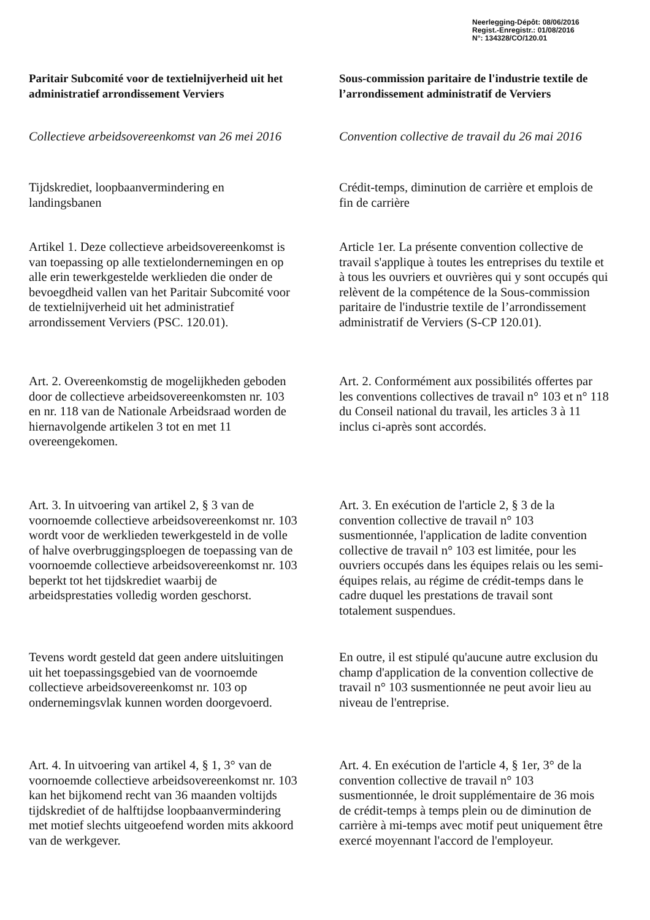Neerlegging-Dépôt: 08/06/2016
Regist.-Enregistr.: 01/08/2016
N°: 134328/CO/120.01
Paritair Subcomité voor de textielnijverheid uit het administratief arrondissement Verviers
Sous-commission paritaire de l'industrie textile de l’arrondissement administratif de Verviers
Collectieve arbeidsovereenkomst van 26 mei 2016
Convention collective de travail du 26 mai 2016
Tijdskrediet, loopbaanvermindering en landingsbanen
Crédit-temps, diminution de carrière et emplois de fin de carrière
Artikel 1. Deze collectieve arbeidsovereenkomst is van toepassing op alle textielondernemingen en op alle erin tewerkgestelde werklieden die onder de bevoegdheid vallen van het Paritair Subcomité voor de textielnijverheid uit het administratief arrondissement Verviers (PSC. 120.01).
Article 1er. La présente convention collective de travail s'applique à toutes les entreprises du textile et à tous les ouvriers et ouvrières qui y sont occupés qui relèvent de la compétence de la Sous-commission paritaire de l'industrie textile de l’arrondissement administratif de Verviers (S-CP 120.01).
Art. 2. Overeenkomstig de mogelijkheden geboden door de collectieve arbeidsovereenkomsten nr. 103 en nr. 118 van de Nationale Arbeidsraad worden de hiernavolgende artikelen 3 tot en met 11 overeengekomen.
Art. 2. Conformément aux possibilités offertes par les conventions collectives de travail n° 103 et n° 118 du Conseil national du travail, les articles 3 à 11 inclus ci-après sont accordés.
Art. 3. In uitvoering van artikel 2, § 3 van de voornoemde collectieve arbeidsovereenkomst nr. 103 wordt voor de werklieden tewerkgesteld in de volle of halve overbruggingsploegen de toepassing van de voornoemde collectieve arbeidsovereenkomst nr. 103 beperkt tot het tijdskrediet waarbij de arbeidsprestaties volledig worden geschorst.
Art. 3. En exécution de l'article 2, § 3 de la convention collective de travail n° 103 susmentionnée, l'application de ladite convention collective de travail n° 103 est limitée, pour les ouvriers occupés dans les équipes relais ou les semi-équipes relais, au régime de crédit-temps dans le cadre duquel les prestations de travail sont totalement suspendues.
Tevens wordt gesteld dat geen andere uitsluitingen uit het toepassingsgebied van de voornoemde collectieve arbeidsovereenkomst nr. 103 op ondernemingsvlak kunnen worden doorgevoerd.
En outre, il est stipulé qu'aucune autre exclusion du champ d'application de la convention collective de travail n° 103 susmentionnée ne peut avoir lieu au niveau de l'entreprise.
Art. 4. In uitvoering van artikel 4, § 1, 3° van de voornoemde collectieve arbeidsovereenkomst nr. 103 kan het bijkomend recht van 36 maanden voltijds tijdskrediet of de halftijdse loopbaanvermindering met motief slechts uitgeoefend worden mits akkoord van de werkgever.
Art. 4. En exécution de l'article 4, § 1er, 3° de la convention collective de travail n° 103 susmentionnée, le droit supplémentaire de 36 mois de crédit-temps à temps plein ou de diminution de carrière à mi-temps avec motif peut uniquement être exercé moyennant l'accord de l'employeur.